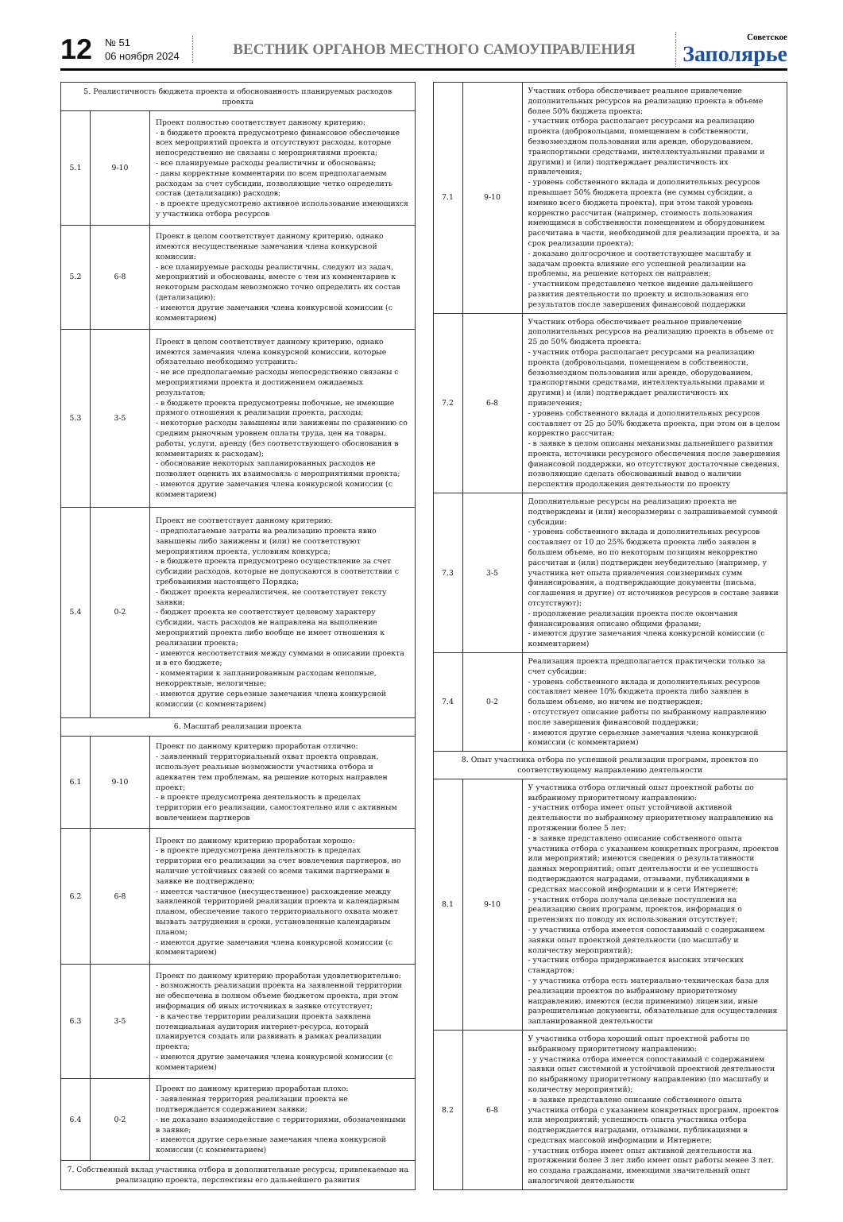12
№ 51
06 ноября 2024
ВЕСТНИК ОРГАНОВ МЕСТНОГО САМОУПРАВЛЕНИЯ
Советское
Заполярье
| 5. Реалистичность бюджета проекта и обоснованность планируемых расходов проекта | | |
| 5.1 | 9-10 | Проект полностью соответствует данному критерию: - в бюджете проекта предусмотрено финансовое обеспечение всех мероприятий проекта и отсутствуют расходы, которые непосредственно не связаны с мероприятиями проекта; - все планируемые расходы реалистичны и обоснованы; - даны корректные комментарии по всем предполагаемым расходам за счет субсидии, позволяющие четко определить состав (детализацию) расходов; - в проекте предусмотрено активное использование имеющихся у участника отбора ресурсов |
| 5.2 | 6-8 | Проект в целом соответствует данному критерию, однако имеются несущественные замечания члена конкурсной комиссии: - все планируемые расходы реалистичны, следуют из задач, мероприятий и обоснованы, вместе с тем из комментариев к некоторым расходам невозможно точно определить их состав (детализацию); - имеются другие замечания члена конкурсной комиссии (с комментарием) |
| 5.3 | 3-5 | Проект в целом соответствует данному критерию, однако имеются замечания члена конкурсной комиссии, которые обязательно необходимо устранить: - не все предполагаемые расходы непосредственно связаны с мероприятиями проекта и достижением ожидаемых результатов; - в бюджете проекта предусмотрены побочные, не имеющие прямого отношения к реализации проекта, расходы; - некоторые расходы завышены или занижены по сравнению со средним рыночным уровнем оплаты труда, цен на товары, работы, услуги, аренду (без соответствующего обоснования в комментариях к расходам); - обоснование некоторых запланированных расходов не позволяет оценить их взаимосвязь с мероприятиями проекта; - имеются другие замечания члена конкурсной комиссии (с комментарием) |
| 5.4 | 0-2 | Проект не соответствует данному критерию: - предполагаемые затраты на реализацию проекта явно завышены либо занижены и (или) не соответствуют мероприятиям проекта, условиям конкурса; - в бюджете проекта предусмотрено осуществление за счет субсидии расходов, которые не допускаются в соответствии с требованиями настоящего Порядка; - бюджет проекта нереалистичен, не соответствует тексту заявки; - бюджет проекта не соответствует целевому характеру субсидии, часть расходов не направлена на выполнение мероприятий проекта либо вообще не имеет отношения к реализации проекта; - имеются несоответствия между суммами в описании проекта и в его бюджете; - комментарии к запланированным расходам неполные, некорректные, нелогичные; - имеются другие серьезные замечания члена конкурсной комиссии (с комментарием) |
| 6. Масштаб реализации проекта | | |
| 6.1 | 9-10 | Проект по данному критерию проработан отлично: - заявленный территориальный охват проекта оправдан, использует реальные возможности участника отбора и адекватен тем проблемам, на решение которых направлен проект; - в проекте предусмотрена деятельность в пределах территории его реализации, самостоятельно или с активным вовлечением партнеров |
| 6.2 | 6-8 | Проект по данному критерию проработан хорошо: - в проекте предусмотрена деятельность в пределах территории его реализации за счет вовлечения партнеров, но наличие устойчивых связей со всеми такими партнерами в заявке не подтверждено; - имеется частичное (несущественное) расхождение между заявленной территорией реализации проекта и календарным планом, обеспечение такого территориального охвата может вызвать затруднения в сроки, установленные календарным планом; - имеются другие замечания члена конкурсной комиссии (с комментарием) |
| 6.3 | 3-5 | Проект по данному критерию проработан удовлетворительно: - возможность реализации проекта на заявленной территории не обеспечена в полном объеме бюджетом проекта, при этом информация об иных источниках в заявке отсутствует; - в качестве территории реализации проекта заявлена потенциальная аудитория интернет-ресурса, который планируется создать или развивать в рамках реализации проекта; - имеются другие замечания члена конкурсной комиссии (с комментарием) |
| 6.4 | 0-2 | Проект по данному критерию проработан плохо: - заявленная территория реализации проекта не подтверждается содержанием заявки; - не доказано взаимодействие с территориями, обозначенными в заявке; - имеются другие серьезные замечания члена конкурсной комиссии (с комментарием) |
| 7. Собственный вклад участника отбора и дополнительные ресурсы, привлекаемые на реализацию проекта, перспективы его дальнейшего развития | | |
| 7.1 | 9-10 | Участник отбора обеспечивает реальное привлечение дополнительных ресурсов на реализацию проекта в объеме более 50% бюджета проекта: - участник отбора располагает ресурсами на реализацию проекта (добровольцами, помещением в собственности, безвозмездном пользовании или аренде, оборудованием, транспортными средствами, интеллектуальными правами и другими) и (или) подтверждает реалистичность их привлечения; - уровень собственного вклада и дополнительных ресурсов превышает 50% бюджета проекта (не суммы субсидии, а именно всего бюджета проекта), при этом такой уровень корректно рассчитан (например, стоимость пользования имеющимся в собственности помещением и оборудованием рассчитана в части, необходимой для реализации проекта, и за срок реализации проекта); - доказано долгосрочное и соответствующее масштабу и задачам проекта влияние его успешной реализации на проблемы, на решение которых он направлен; - участником представлено четкое видение дальнейшего развития деятельности по проекту и использования его результатов после завершения финансовой поддержки |
| 7.2 | 6-8 | Участник отбора обеспечивает реальное привлечение дополнительных ресурсов на реализацию проекта в объеме от 25 до 50% бюджета проекта: - участник отбора располагает ресурсами на реализацию проекта (добровольцами, помещением в собственности, безвозмездном пользовании или аренде, оборудованием, транспортными средствами, интеллектуальными правами и другими) и (или) подтверждает реалистичность их привлечения; - уровень собственного вклада и дополнительных ресурсов составляет от 25 до 50% бюджета проекта, при этом он в целом корректно рассчитан; - в заявке в целом описаны механизмы дальнейшего развития проекта, источники ресурсного обеспечения после завершения финансовой поддержки, но отсутствуют достаточные сведения, позволяющие сделать обоснованный вывод о наличии перспектив продолжения деятельности по проекту |
| 7.3 | 3-5 | Дополнительные ресурсы на реализацию проекта не подтверждены и (или) несоразмерны с запрашиваемой суммой субсидии: - уровень собственного вклада и дополнительных ресурсов составляет от 10 до 25% бюджета проекта либо заявлен в большем объеме, но по некоторым позициям некорректно рассчитан и (или) подтвержден неубедительно (например, у участника нет опыта привлечения соизмеримых сумм финансирования, а подтверждающие документы (письма, соглашения и другие) от источников ресурсов в составе заявки отсутствуют); - продолжение реализации проекта после окончания финансирования описано общими фразами; - имеются другие замечания члена конкурсной комиссии (с комментарием) |
| 7.4 | 0-2 | Реализация проекта предполагается практически только за счет субсидии: - уровень собственного вклада и дополнительных ресурсов составляет менее 10% бюджета проекта либо заявлен в большем объеме, но ничем не подтвержден; - отсутствует описание работы по выбранному направлению после завершения финансовой поддержки; - имеются другие серьезные замечания члена конкурсной комиссии (с комментарием) |
| 8. Опыт участника отбора по успешной реализации программ, проектов по соответствующему направлению деятельности | | |
| 8.1 | 9-10 | У участника отбора отличный опыт проектной работы по выбранному приоритетному направлению: - участник отбора имеет опыт устойчивой активной деятельности по выбранному приоритетному направлению на протяжении более 5 лет; - в заявке представлено описание собственного опыта участника отбора с указанием конкретных программ, проектов или мероприятий; имеются сведения о результативности данных мероприятий; опыт деятельности и ее успешность подтверждаются наградами, отзывами, публикациями в средствах массовой информации и в сети Интернете; - участник отбора получала целевые поступления на реализацию своих программ, проектов, информация о претензиях по поводу их использования отсутствует; - у участника отбора имеется сопоставимый с содержанием заявки опыт проектной деятельности (по масштабу и количеству мероприятий); - участник отбора придерживается высоких этических стандартов; - у участника отбора есть материально-техническая база для реализации проектов по выбранному приоритетному направлению, имеются (если применимо) лицензии, иные разрешительные документы, обязательные для осуществления запланированной деятельности |
| 8.2 | 6-8 | У участника отбора хороший опыт проектной работы по выбранному приоритетному направлению: - у участника отбора имеется сопоставимый с содержанием заявки опыт системной и устойчивой проектной деятельности по выбранному приоритетному направлению (по масштабу и количеству мероприятий); - в заявке представлено описание собственного опыта участника отбора с указанием конкретных программ, проектов или мероприятий; успешность опыта участника отбора подтверждается наградами, отзывами, публикациями в средствах массовой информации и Интернете; - участник отбора имеет опыт активной деятельности на протяжении более 3 лет либо имеет опыт работы менее 3 лет, но создана гражданами, имеющими значительный опыт аналогичной деятельности |